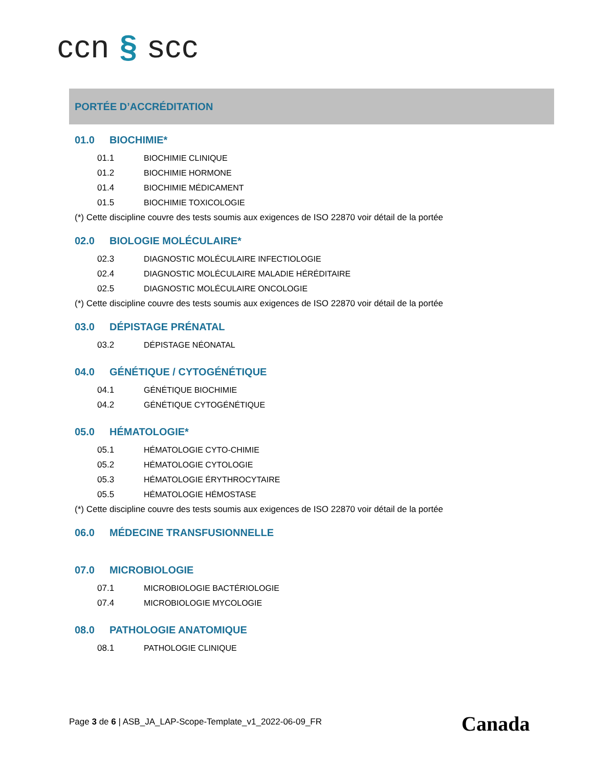ccn § scc
PORTÉE D’ACCRÉDITATION
01.0 BIOCHIMIE*
01.1 BIOCHIMIE CLINIQUE
01.2 BIOCHIMIE HORMONE
01.4 BIOCHIMIE MÉDICAMENT
01.5 BIOCHIMIE TOXICOLOGIE
(*) Cette discipline couvre des tests soumis aux exigences de ISO 22870 voir détail de la portée
02.0 BIOLOGIE MOLÉCULAIRE*
02.3 DIAGNOSTIC MOLÉCULAIRE INFECTIOLOGIE
02.4 DIAGNOSTIC MOLÉCULAIRE MALADIE HÉRÉDITAIRE
02.5 DIAGNOSTIC MOLÉCULAIRE ONCOLOGIE
(*) Cette discipline couvre des tests soumis aux exigences de ISO 22870 voir détail de la portée
03.0 DÉPISTAGE PRÉNATAL
03.2 DÉPISTAGE NÉONATAL
04.0 GÉNÉTIQUE / CYTOGÉNÉTIQUE
04.1 GÉNÉTIQUE BIOCHIMIE
04.2 GÉNÉTIQUE CYTOGÉNÉTIQUE
05.0 HÉMATOLOGIE*
05.1 HÉMATOLOGIE CYTO-CHIMIE
05.2 HÉMATOLOGIE CYTOLOGIE
05.3 HÉMATOLOGIE ÉRYTHROCYTAIRE
05.5 HÉMATOLOGIE HÉMOSTASE
(*) Cette discipline couvre des tests soumis aux exigences de ISO 22870 voir détail de la portée
06.0 MÉDECINE TRANSFUSIONNELLE
07.0 MICROBIOLOGIE
07.1 MICROBIOLOGIE BACTÉRIOLOGIE
07.4 MICROBIOLOGIE MYCOLOGIE
08.0 PATHOLOGIE ANATOMIQUE
08.1 PATHOLOGIE CLINIQUE
Page 3 de 6 | ASB_JA_LAP-Scope-Template_v1_2022-06-09_FR
Canada